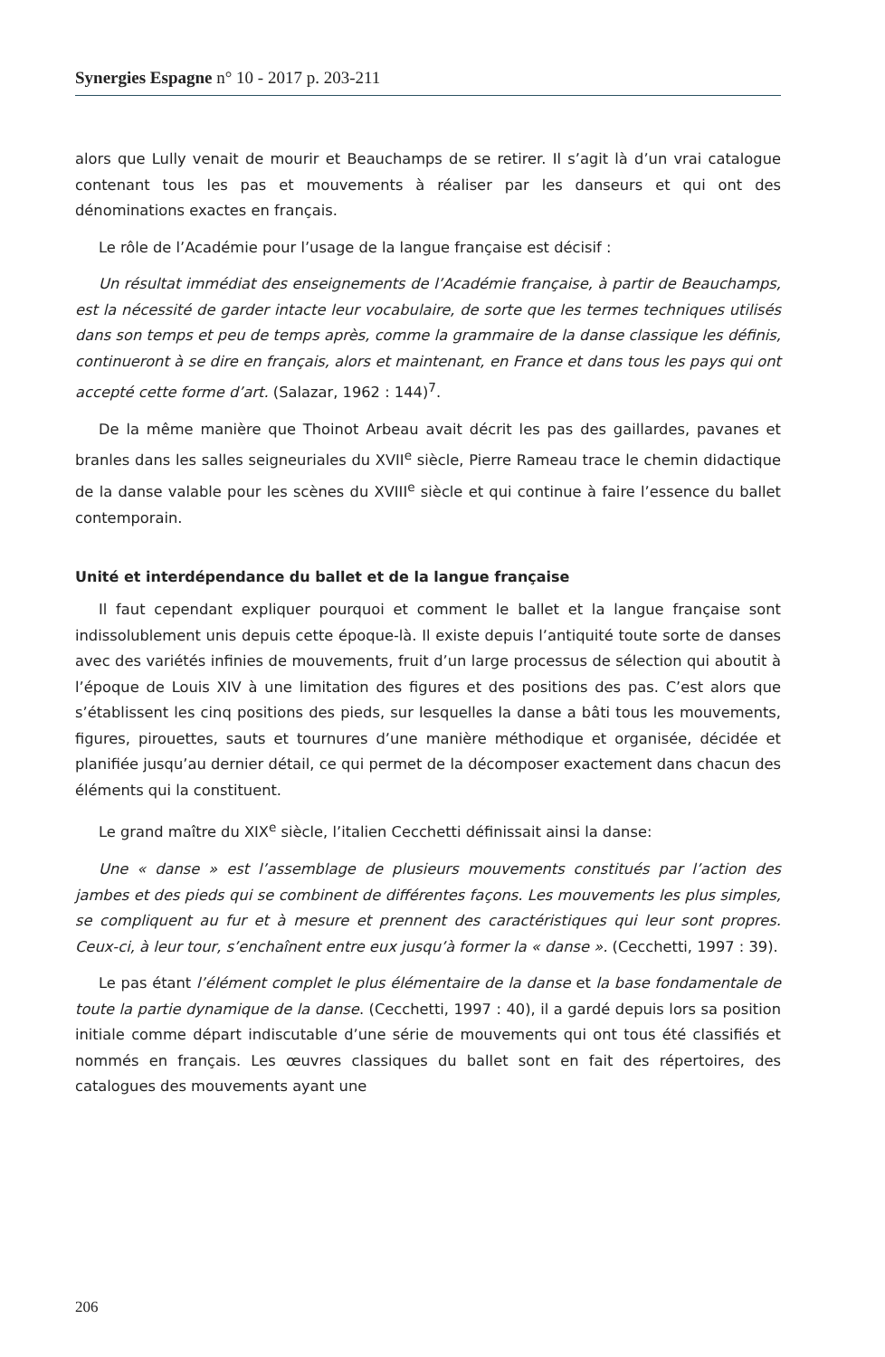Synergies Espagne n° 10 - 2017 p. 203-211
alors que Lully venait de mourir et Beauchamps de se retirer. Il s’agit là d’un vrai catalogue contenant tous les pas et mouvements à réaliser par les danseurs et qui ont des dénominations exactes en français.
Le rôle de l’Académie pour l’usage de la langue française est décisif :
Un résultat immédiat des enseignements de l’Académie française, à partir de Beauchamps, est la nécessité de garder intacte leur vocabulaire, de sorte que les termes techniques utilisés dans son temps et peu de temps après, comme la grammaire de la danse classique les définis, continueront à se dire en français, alors et maintenant, en France et dans tous les pays qui ont accepté cette forme d’art. (Salazar, 1962 : 144)<sup>7</sup>.
De la même manière que Thoinot Arbeau avait décrit les pas des gaillardes, pavanes et branles dans les salles seigneuriales du XVII<sup>e</sup> siècle, Pierre Rameau trace le chemin didactique de la danse valable pour les scènes du XVIII<sup>e</sup> siècle et qui continue à faire l’essence du ballet contemporain.
Unité et interdépendance du ballet et de la langue française
Il faut cependant expliquer pourquoi et comment le ballet et la langue française sont indissolublement unis depuis cette époque-là. Il existe depuis l’antiquité toute sorte de danses avec des variétés infinies de mouvements, fruit d’un large processus de sélection qui aboutit à l’époque de Louis XIV à une limitation des figures et des positions des pas. C’est alors que s’établissent les cinq positions des pieds, sur lesquelles la danse a bâti tous les mouvements, figures, pirouettes, sauts et tournures d’une manière méthodique et organisée, décidée et planifiée jusqu’au dernier détail, ce qui permet de la décomposer exactement dans chacun des éléments qui la constituent.
Le grand maître du XIX<sup>e</sup> siècle, l’italien Cecchetti définissait ainsi la danse:
Une « danse » est l’assemblage de plusieurs mouvements constitués par l’action des jambes et des pieds qui se combinent de différentes façons. Les mouvements les plus simples, se compliquent au fur et à mesure et prennent des caractéristiques qui leur sont propres. Ceux-ci, à leur tour, s’enchaînent entre eux jusqu’à former la « danse ». (Cecchetti, 1997 : 39).
Le pas étant l’élément complet le plus élémentaire de la danse et la base fondamentale de toute la partie dynamique de la danse. (Cecchetti, 1997 : 40), il a gardé depuis lors sa position initiale comme départ indiscutable d’une série de mouvements qui ont tous été classifiés et nommés en français. Les œuvres classiques du ballet sont en fait des répertoires, des catalogues des mouvements ayant une
206